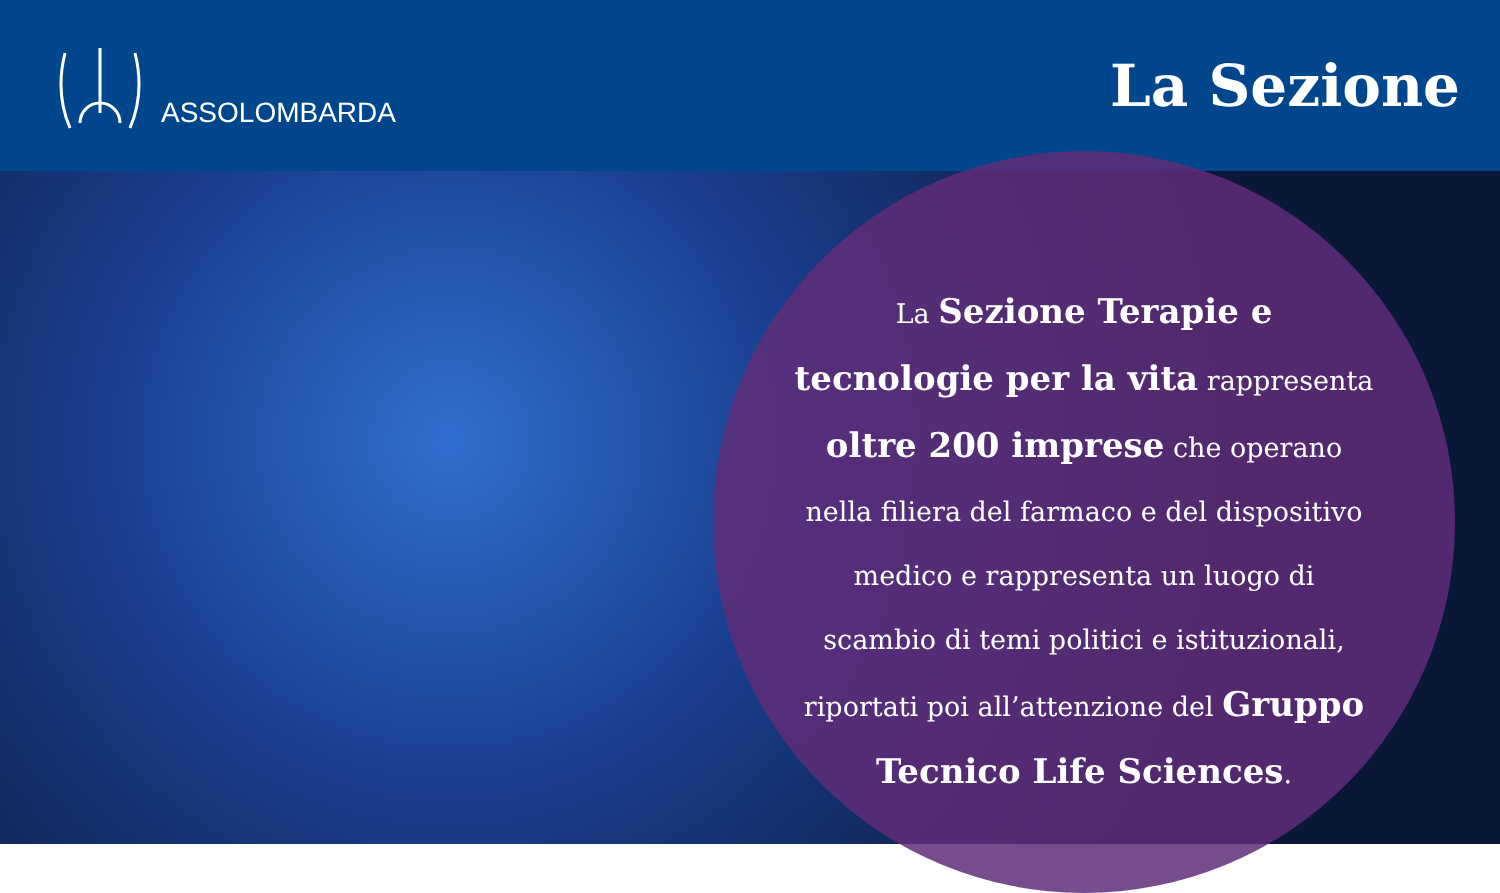ASSOLOMBARDA
La Sezione
La Sezione Terapie e tecnologie per la vita rappresenta oltre 200 imprese che operano nella filiera del farmaco e del dispositivo medico e rappresenta un luogo di scambio di temi politici e istituzionali, riportati poi all’attenzione del Gruppo Tecnico Life Sciences.